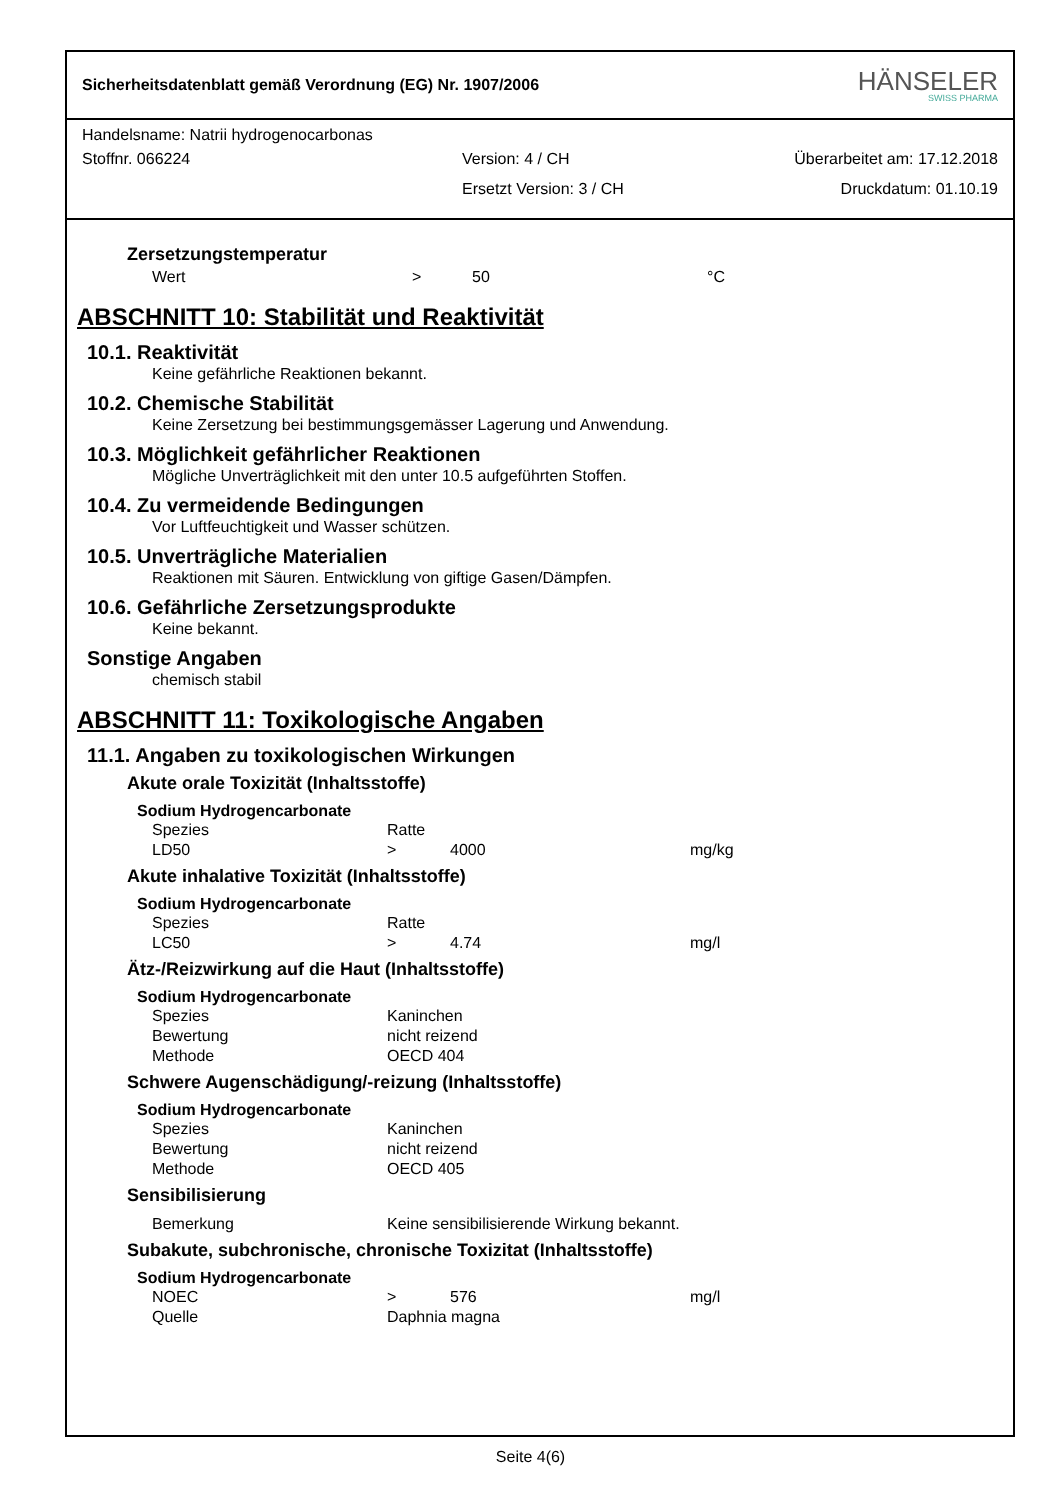Sicherheitsdatenblatt gemäß Verordnung (EG) Nr. 1907/2006 HÄNSELER
SWISS PHARMA
Handelsname: Natrii hydrogenocarbonas
Stoffnr. 066224 Version: 4 / CH Überarbeitet am: 17.12.2018
Ersetzt Version: 3 / CH Druckdatum: 01.10.19
Zersetzungstemperatur
Wert > 50 °C
ABSCHNITT 10: Stabilität und Reaktivität
10.1. Reaktivität
Keine gefährliche Reaktionen bekannt.
10.2. Chemische Stabilität
Keine Zersetzung bei bestimmungsgemässer Lagerung und Anwendung.
10.3. Möglichkeit gefährlicher Reaktionen
Mögliche Unverträglichkeit mit den unter 10.5 aufgeführten Stoffen.
10.4. Zu vermeidende Bedingungen
Vor Luftfeuchtigkeit und Wasser schützen.
10.5. Unverträgliche Materialien
Reaktionen mit Säuren. Entwicklung von giftige Gasen/Dämpfen.
10.6. Gefährliche Zersetzungsprodukte
Keine bekannt.
Sonstige Angaben
chemisch stabil
ABSCHNITT 11: Toxikologische Angaben
11.1. Angaben zu toxikologischen Wirkungen
Akute orale Toxizität (Inhaltsstoffe)
Sodium Hydrogencarbonate
Spezies Ratte
LD50 > 4000 mg/kg
Akute inhalative Toxizität (Inhaltsstoffe)
Sodium Hydrogencarbonate
Spezies Ratte
LC50 > 4.74 mg/l
Ätz-/Reizwirkung auf die Haut (Inhaltsstoffe)
Sodium Hydrogencarbonate
Spezies Kaninchen
Bewertung nicht reizend
Methode OECD 404
Schwere Augenschädigung/-reizung (Inhaltsstoffe)
Sodium Hydrogencarbonate
Spezies Kaninchen
Bewertung nicht reizend
Methode OECD 405
Sensibilisierung
Bemerkung Keine sensibilisierende Wirkung bekannt.
Subakute, subchronische, chronische Toxizitat (Inhaltsstoffe)
Sodium Hydrogencarbonate
NOEC > 576 mg/l
Quelle Daphnia magna
Seite 4(6)